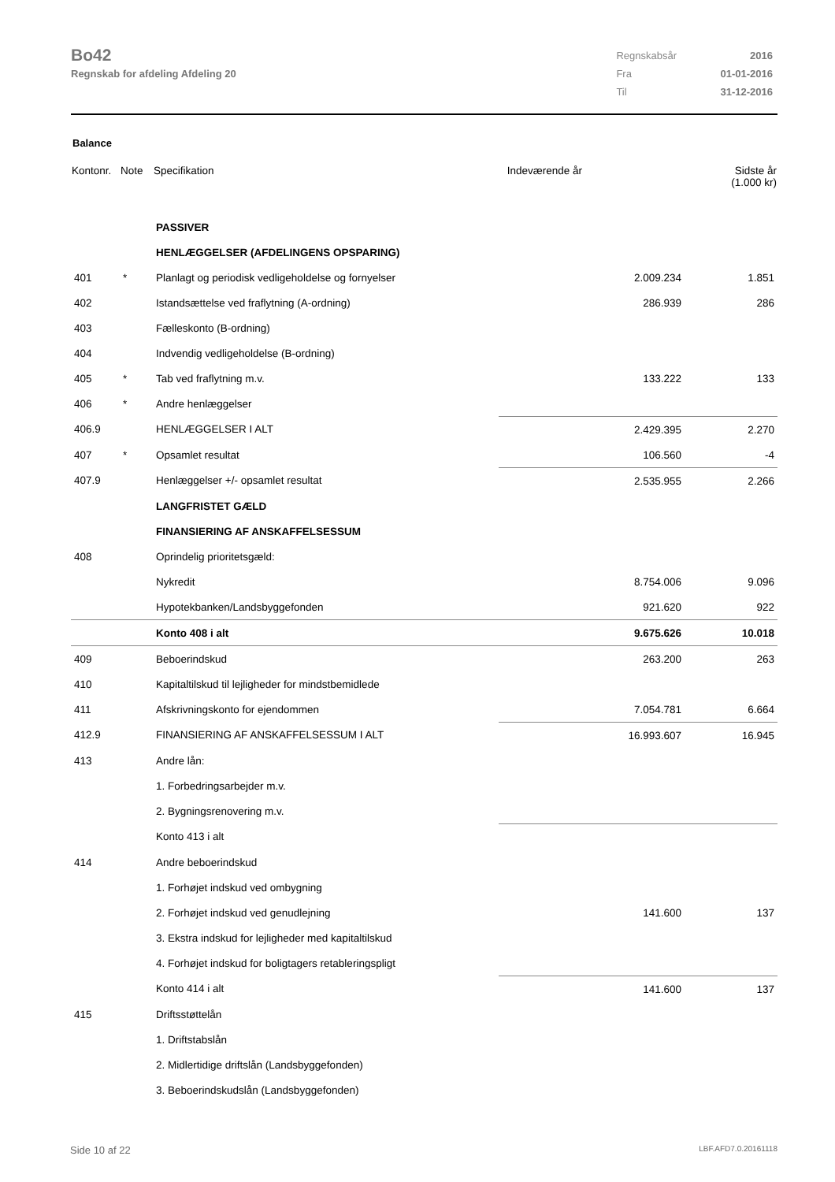Bo42
Regnskab for afdeling Afdeling 20
| Regnskabsår | 2016 |
| Fra | 01-01-2016 |
| Til | 31-12-2016 |
Balance
| Kontonr. | Note | Specifikation | Indeværende år | | Sidste år (1.000 kr) |
| --- | --- | --- | --- | --- | --- |
| | | PASSIVER | | | |
| | | HENLÆGGELSER (AFDELINGENS OPSPARING) | | | |
| 401 | * | Planlagt og periodisk vedligeholdelse og fornyelser | | 2.009.234 | 1.851 |
| 402 | | Istandsættelse ved fraflytning (A-ordning) | | 286.939 | 286 |
| 403 | | Fælleskonto (B-ordning) | | | |
| 404 | | Indvendig vedligeholdelse (B-ordning) | | | |
| 405 | * | Tab ved fraflytning m.v. | | 133.222 | 133 |
| 406 | * | Andre henlæggelser | | | |
| 406.9 | | HENLÆGGELSER I ALT | | 2.429.395 | 2.270 |
| 407 | * | Opsamlet resultat | | 106.560 | -4 |
| 407.9 | | Henlæggelser +/- opsamlet resultat | | 2.535.955 | 2.266 |
| | | LANGFRISTET GÆLD | | | |
| | | FINANSIERING AF ANSKAFFELSESSUM | | | |
| 408 | | Oprindelig prioritetsgæld: | | | |
| | | Nykredit | | 8.754.006 | 9.096 |
| | | Hypotekbanken/Landsbyggefonden | | 921.620 | 922 |
| | | Konto 408 i alt | | 9.675.626 | 10.018 |
| 409 | | Beboerindskud | | 263.200 | 263 |
| 410 | | Kapitaltilskud til lejligheder for mindstbemidlede | | | |
| 411 | | Afskrivningskonto for ejendommen | | 7.054.781 | 6.664 |
| 412.9 | | FINANSIERING AF ANSKAFFELSESSUM I ALT | | 16.993.607 | 16.945 |
| 413 | | Andre lån: | | | |
| | | 1. Forbedringsarbejder m.v. | | | |
| | | 2. Bygningsrenovering m.v. | | | |
| | | Konto 413 i alt | | | |
| 414 | | Andre beboerindskud | | | |
| | | 1. Forhøjet indskud ved ombygning | | | |
| | | 2. Forhøjet indskud ved genudlejning | | 141.600 | 137 |
| | | 3. Ekstra indskud for lejligheder med kapitaltilskud | | | |
| | | 4. Forhøjet indskud for boligtagers retableringspligt | | | |
| | | Konto 414 i alt | | 141.600 | 137 |
| 415 | | Driftsstøttelån | | | |
| | | 1. Driftstabslån | | | |
| | | 2. Midlertidige driftslån (Landsbyggefonden) | | | |
| | | 3. Beboerindskudslån (Landsbyggefonden) | | | |
Side 10 af 22 LBF.AFD7.0.20161118